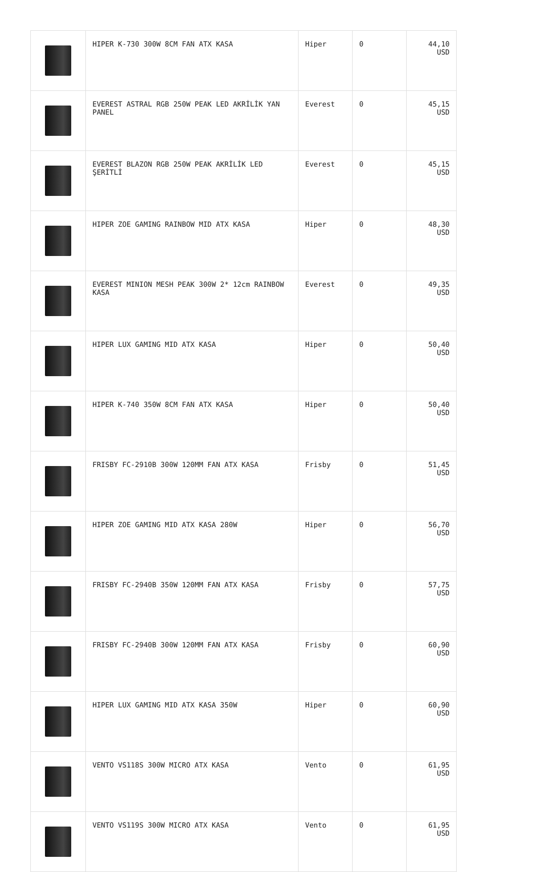| | HIPER K-730 300W 8CM FAN ATX KASA | Hiper | 0 | 44,10 USD |
| | EVEREST ASTRAL RGB 250W PEAK LED AKRİLİK YAN PANEL | Everest | 0 | 45,15 USD |
| | EVEREST BLAZON RGB 250W PEAK AKRİLİK LED ŞERİTLİ | Everest | 0 | 45,15 USD |
| | HIPER ZOE GAMING RAINBOW MID ATX KASA | Hiper | 0 | 48,30 USD |
| | EVEREST MINION MESH PEAK 300W 2* 12cm RAINBOW KASA | Everest | 0 | 49,35 USD |
| | HIPER LUX GAMING MID ATX KASA | Hiper | 0 | 50,40 USD |
| | HIPER K-740 350W 8CM FAN ATX KASA | Hiper | 0 | 50,40 USD |
| | FRISBY FC-2910B 300W 120MM FAN ATX KASA | Frisby | 0 | 51,45 USD |
| | HIPER ZOE GAMING MID ATX KASA 280W | Hiper | 0 | 56,70 USD |
| | FRISBY FC-2940B 350W 120MM FAN ATX KASA | Frisby | 0 | 57,75 USD |
| | FRISBY FC-2940B 300W 120MM FAN ATX KASA | Frisby | 0 | 60,90 USD |
| | HIPER LUX GAMING MID ATX KASA 350W | Hiper | 0 | 60,90 USD |
| | VENTO VS118S 300W MICRO ATX KASA | Vento | 0 | 61,95 USD |
| | VENTO VS119S 300W MICRO ATX KASA | Vento | 0 | 61,95 USD |